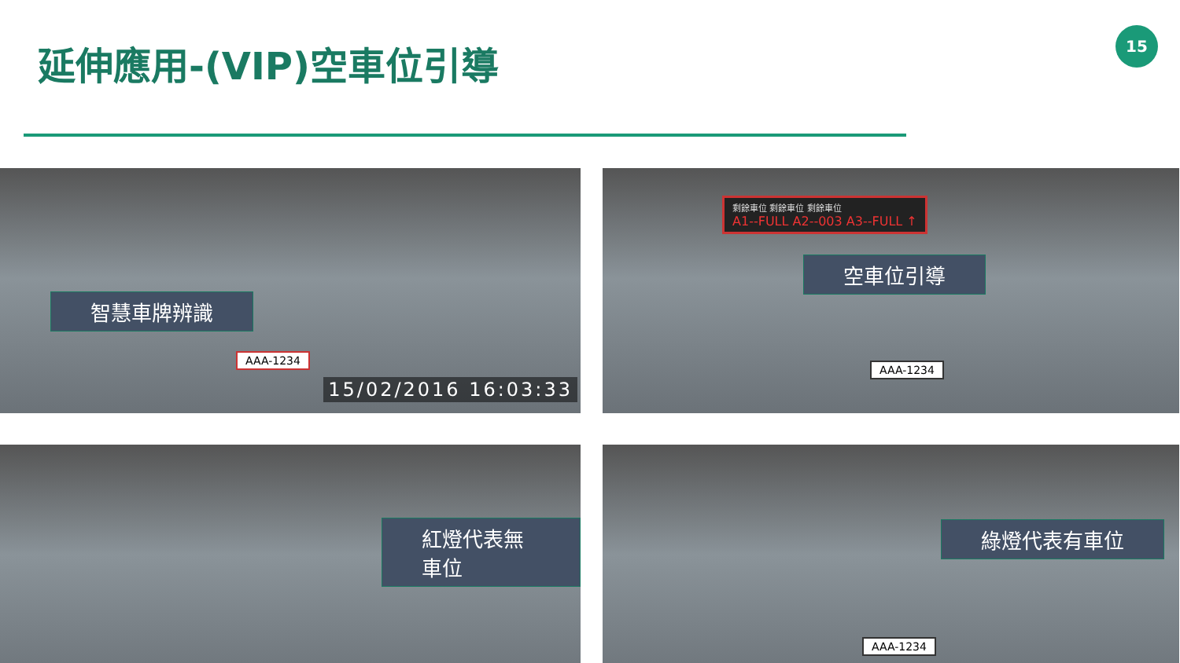延伸應用-(VIP)空車位引導
15
智慧車牌辨識
AAA-1234
15/02/2016 16:03:33
剩餘車位 剩餘車位 剩餘車位
A1--FULL A2--003 A3--FULL ↑
空車位引導
AAA-1234
紅燈代表無車位
綠燈代表有車位
AAA-1234